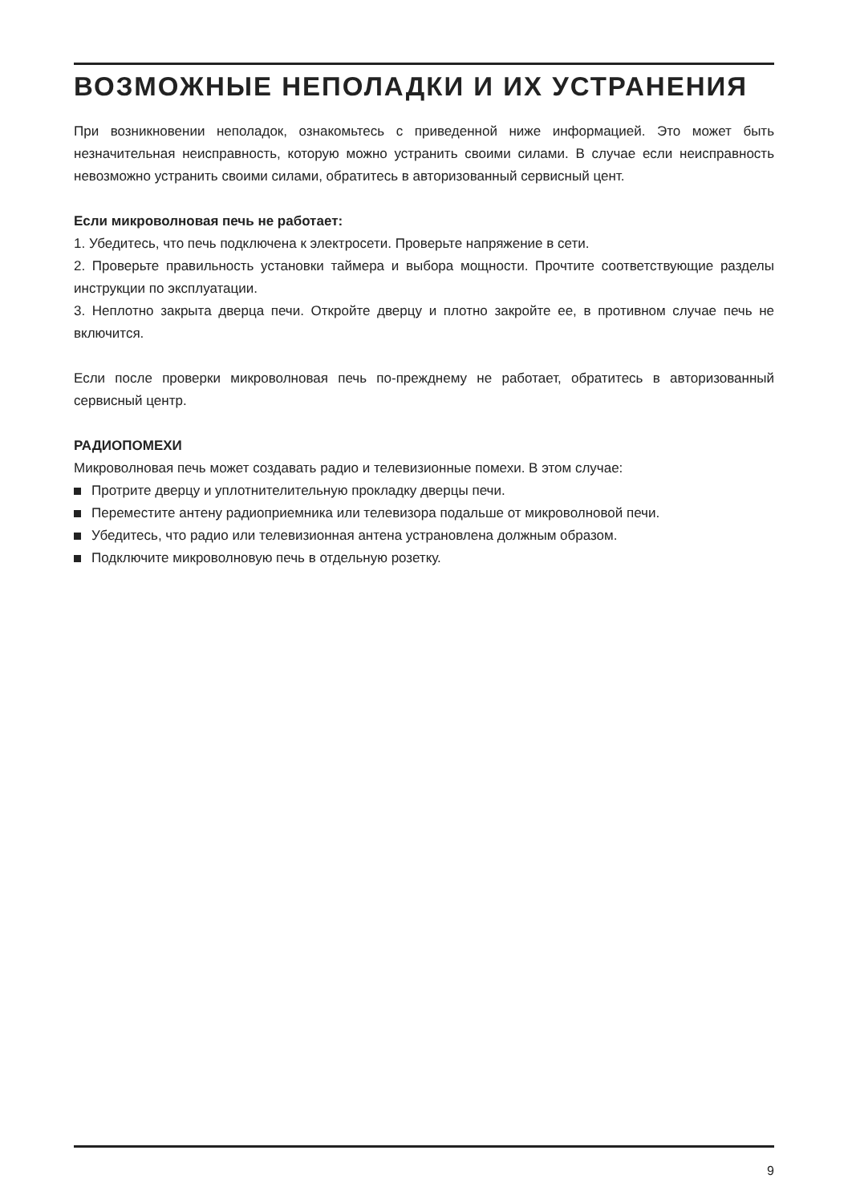ВОЗМОЖНЫЕ НЕПОЛАДКИ И ИХ УСТРАНЕНИЯ
При возникновении неполадок, ознакомьтесь с приведенной ниже информацией. Это может быть незначительная неисправность, которую можно устранить своими силами. В случае если неисправность невозможно устранить своими силами, обратитесь в авторизованный сервисный цент.
Если микроволновая печь не работает:
1. Убедитесь, что печь подключена к электросети. Проверьте напряжение в сети.
2. Проверьте правильность установки таймера и выбора мощности. Прочтите соответствующие разделы инструкции по эксплуатации.
3. Неплотно закрыта дверца печи. Откройте дверцу и плотно закройте ее, в противном случае печь не включится.
Если после проверки микроволновая печь по-прежднему не работает, обратитесь в авторизованный сервисный центр.
РАДИОПОМЕХИ
Микроволновая печь может создавать радио и телевизионные помехи. В этом случае:
Протрите дверцу и уплотнителительную прокладку дверцы печи.
Переместите антену радиоприемника или телевизора подальше от микроволновой печи.
Убедитесь, что радио или телевизионная антена устрановлена должным образом.
Подключите микроволновую печь в отдельную розетку.
9